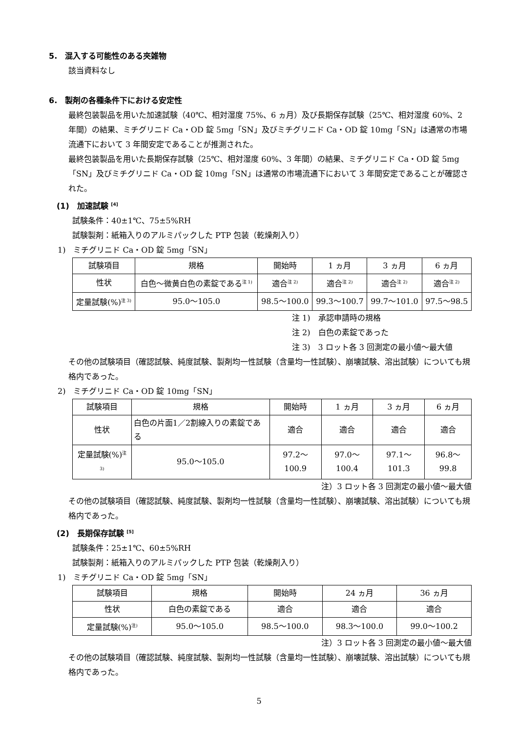5.　混入する可能性のある夾雑物
該当資料なし
6.　製剤の各種条件下における安定性
最終包装製品を用いた加速試験（40℃、相対湿度 75%、6 ヵ月）及び長期保存試験（25℃、相対湿度 60%、2 年間）の結果、ミチグリニド Ca・OD 錠 5mg「SN」及びミチグリニド Ca・OD 錠 10mg「SN」は通常の市場流通下において 3 年間安定であることが推測された。
最終包装製品を用いた長期保存試験（25℃、相対湿度 60%、3 年間）の結果、ミチグリニド Ca・OD 錠 5mg「SN」及びミチグリニド Ca・OD 錠 10mg「SN」は通常の市場流通下において 3 年間安定であることが確認された。
(1)　加速試験 <sup>[4]</sup>
試験条件：40±1℃、75±5%RH
試験製剤：紙箱入りのアルミパックした PTP 包装（乾燥剤入り）
1)　ミチグリニド Ca・OD 錠 5mg「SN」
| 試験項目 | 規格 | 開始時 | 1 ヵ月 | 3 ヵ月 | 6 ヵ月 |
| --- | --- | --- | --- | --- | --- |
| 性状 | 白色～微黄白色の素錠である<sup>注 1)</sup> | 適合<sup>注 2)</sup> | 適合<sup>注 2)</sup> | 適合<sup>注 2)</sup> | 適合<sup>注 2)</sup> |
| 定量試験(%)<sup>注 3)</sup> | 95.0～105.0 | 98.5～100.0 | 99.3～100.7 | 99.7～101.0 | 97.5～98.5 |
注 1)　承認申請時の規格
注 2)　白色の素錠であった
注 3)　3 ロット各 3 回測定の最小値～最大値
その他の試験項目（確認試験、純度試験、製剤均一性試験（含量均一性試験）、崩壊試験、溶出試験）についても規格内であった。
2)　ミチグリニド Ca・OD 錠 10mg「SN」
| 試験項目 | 規格 | 開始時 | 1 ヵ月 | 3 ヵ月 | 6 ヵ月 |
| --- | --- | --- | --- | --- | --- |
| 性状 | 白色の片面1／2割線入りの素錠である | 適合 | 適合 | 適合 | 適合 |
| 定量試験(%)<sup>注 3)</sup> | 95.0～105.0 | 97.2～100.9 | 97.0～100.4 | 97.1～101.3 | 96.8～99.8 |
注）3 ロット各 3 回測定の最小値～最大値
その他の試験項目（確認試験、純度試験、製剤均一性試験（含量均一性試験）、崩壊試験、溶出試験）についても規格内であった。
(2)　長期保存試験 <sup>[5]</sup>
試験条件：25±1℃、60±5%RH
試験製剤：紙箱入りのアルミパックした PTP 包装（乾燥剤入り）
1)　ミチグリニド Ca・OD 錠 5mg「SN」
| 試験項目 | 規格 | 開始時 | 24 ヵ月 | 36 ヵ月 |
| --- | --- | --- | --- | --- |
| 性状 | 白色の素錠である | 適合 | 適合 | 適合 |
| 定量試験(%)<sup>注)</sup> | 95.0～105.0 | 98.5～100.0 | 98.3～100.0 | 99.0～100.2 |
注）3 ロット各 3 回測定の最小値～最大値
その他の試験項目（確認試験、純度試験、製剤均一性試験（含量均一性試験）、崩壊試験、溶出試験）についても規格内であった。
5